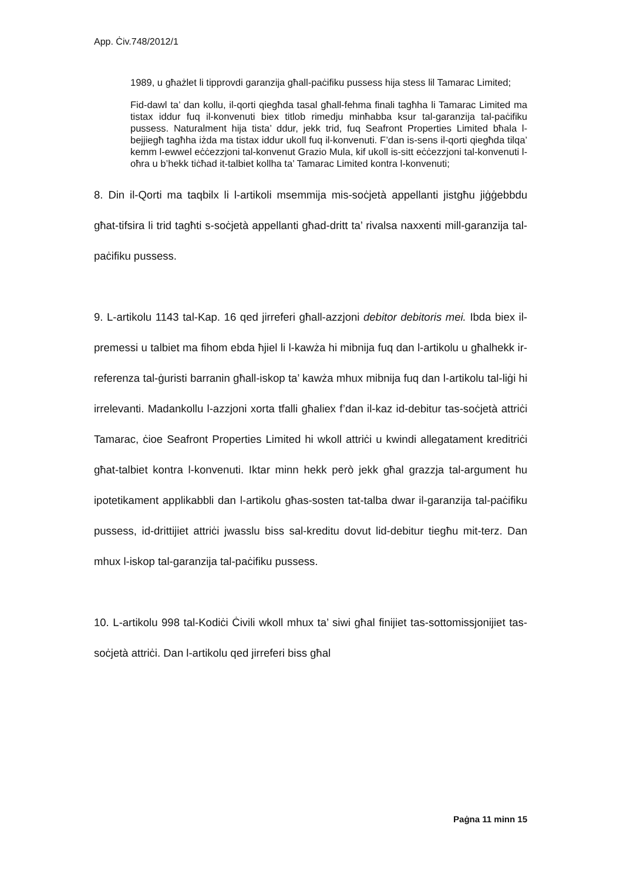App. Ċiv.748/2012/1
1989, u għażlet li tipprovdi garanzija għall-paċifiku pussess hija stess lil Tamarac Limited;
Fid-dawl ta’ dan kollu, il-qorti qiegħda tasal għall-fehma finali tagħha li Tamarac Limited ma tistax iddur fuq il-konvenuti biex titlob rimedju minħabba ksur tal-garanzija tal-paċifiku pussess. Naturalment hija tista’ ddur, jekk trid, fuq Seafront Properties Limited bħala l-bejjiegħ tagħha iżda ma tistax iddur ukoll fuq il-konvenuti. F’dan is-sens il-qorti qiegħda tilqa’ kemm l-ewwel eċċezzjoni tal-konvenut Grazio Mula, kif ukoll is-sitt eċċezzjoni tal-konvenuti l-oħra u b’hekk tiċħad it-talbiet kollha ta’ Tamarac Limited kontra l-konvenuti;
8. Din il-Qorti ma taqbilx li l-artikoli msemmija mis-soċjetà appellanti jistgħu jiġġebbdu għat-tifsira li trid tagħti s-soċjetà appellanti għad-dritt ta’ rivalsa naxxenti mill-garanzija tal-paċifiku pussess.
9. L-artikolu 1143 tal-Kap. 16 qed jirreferi għall-azzjoni debitor debitoris mei. Ibda biex il-premessi u talbiet ma fihom ebda ħjiel li l-kawża hi mibnija fuq dan l-artikolu u għalhekk ir-referenza tal-ġuristi barranin għall-iskop ta’ kawża mhux mibnija fuq dan l-artikolu tal-liġi hi irrelevanti. Madankollu l-azzjoni xorta tfalli għaliex f’dan il-kaz id-debitur tas-soċjetà attriċi Tamarac, ċioe Seafront Properties Limited hi wkoll attriċi u kwindi allegatament kreditriċi għat-talbiet kontra l-konvenuti. Iktar minn hekk però jekk għal grazzja tal-argument hu ipotetikament applikabbli dan l-artikolu għas-sosten tat-talba dwar il-garanzija tal-paċifiku pussess, id-drittijiet attriċi jwasslu biss sal-kreditu dovut lid-debitur tiegħu mit-terz. Dan mhux l-iskop tal-garanzija tal-paċifiku pussess.
10. L-artikolu 998 tal-Kodiċi Ċivili wkoll mhux ta’ siwi għal finijiet tas-sottomissjonijiet tas-soċjetà attriċi. Dan l-artikolu qed jirreferi biss għal
Paġna 11 minn 15